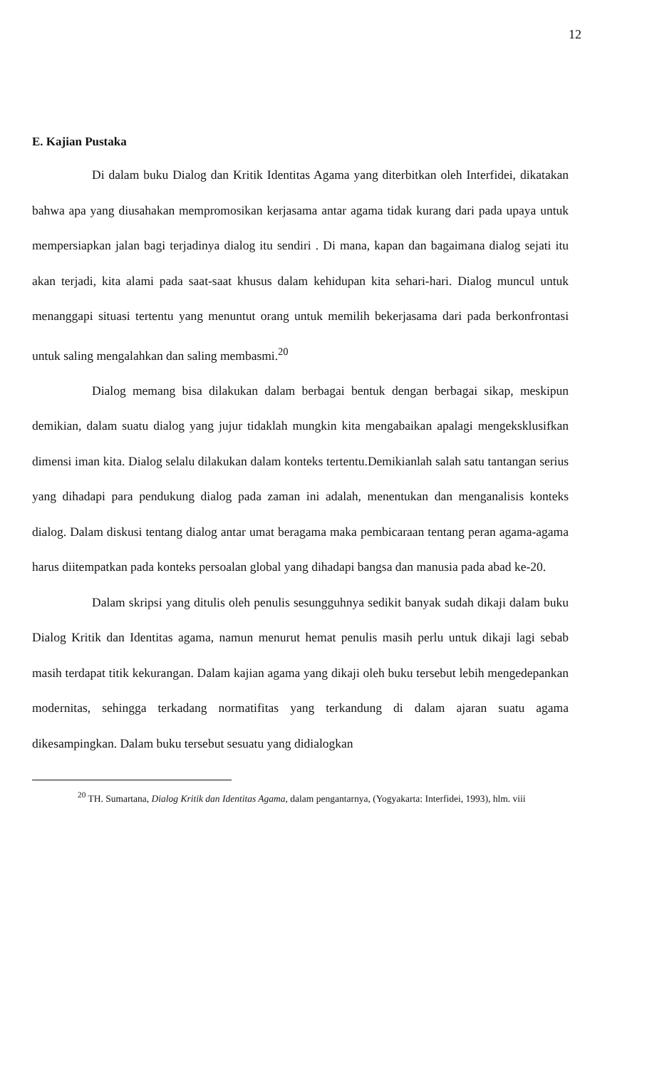12
E. Kajian Pustaka
Di dalam buku Dialog dan Kritik Identitas Agama yang diterbitkan oleh Interfidei, dikatakan bahwa apa yang diusahakan mempromosikan kerjasama antar agama tidak kurang dari pada upaya untuk mempersiapkan jalan bagi terjadinya dialog itu sendiri . Di mana, kapan dan bagaimana dialog sejati itu akan terjadi, kita alami pada saat-saat khusus dalam kehidupan kita sehari-hari. Dialog muncul untuk menanggapi situasi tertentu yang menuntut orang untuk memilih bekerjasama dari pada berkonfrontasi untuk saling mengalahkan dan saling membasmi.<sup>20</sup>
Dialog memang bisa dilakukan dalam berbagai bentuk dengan berbagai sikap, meskipun demikian, dalam suatu dialog yang jujur tidaklah mungkin kita mengabaikan apalagi mengeksklusifkan dimensi iman kita. Dialog selalu dilakukan dalam konteks tertentu.Demikianlah salah satu tantangan serius yang dihadapi para pendukung dialog pada zaman ini adalah, menentukan dan menganalisis konteks dialog. Dalam diskusi tentang dialog antar umat beragama maka pembicaraan tentang peran agama-agama harus diitempatkan pada konteks persoalan global yang dihadapi bangsa dan manusia pada abad ke-20.
Dalam skripsi yang ditulis oleh penulis sesungguhnya sedikit banyak sudah dikaji dalam buku Dialog Kritik dan Identitas agama, namun menurut hemat penulis masih perlu untuk dikaji lagi sebab masih terdapat titik kekurangan. Dalam kajian agama yang dikaji oleh buku tersebut lebih mengedepankan modernitas, sehingga terkadang normatifitas yang terkandung di dalam ajaran suatu agama dikesampingkan. Dalam buku tersebut sesuatu yang didialogkan
<sup>20</sup> TH. Sumartana, Dialog Kritik dan Identitas Agama, dalam pengantarnya, (Yogyakarta: Interfidei, 1993), hlm. viii